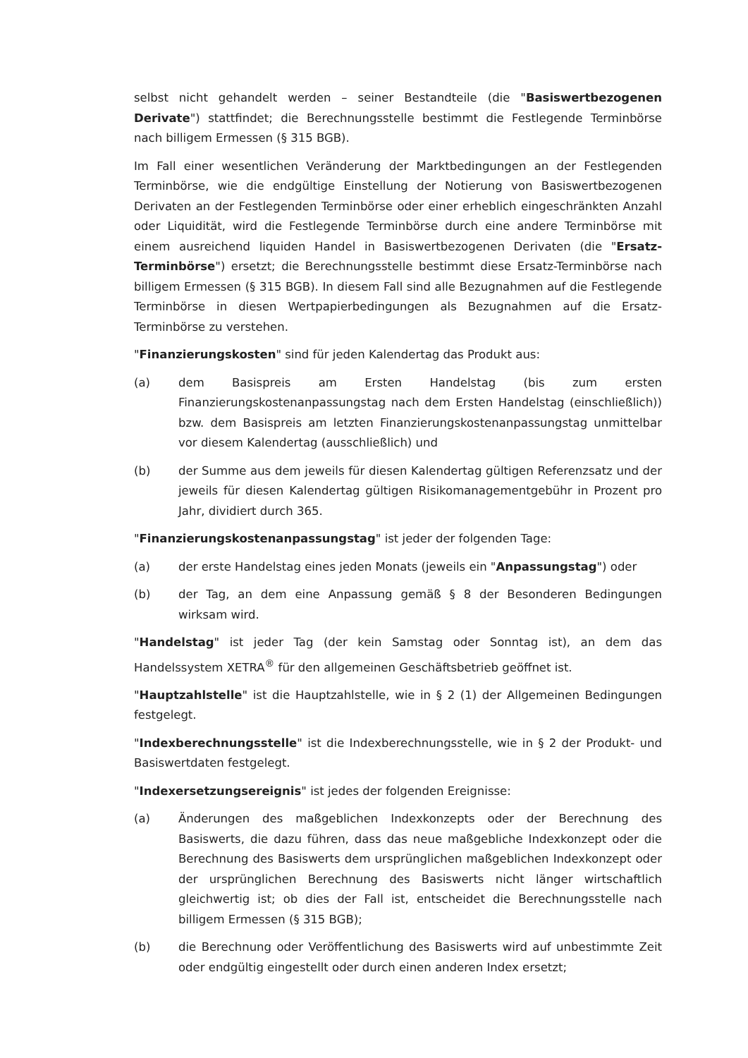selbst nicht gehandelt werden – seiner Bestandteile (die "Basiswertbezogenen Derivate") stattfindet; die Berechnungsstelle bestimmt die Festlegende Terminbörse nach billigem Ermessen (§ 315 BGB).
Im Fall einer wesentlichen Veränderung der Marktbedingungen an der Festlegenden Terminbörse, wie die endgültige Einstellung der Notierung von Basiswertbezogenen Derivaten an der Festlegenden Terminbörse oder einer erheblich eingeschränkten Anzahl oder Liquidität, wird die Festlegende Terminbörse durch eine andere Terminbörse mit einem ausreichend liquiden Handel in Basiswertbezogenen Derivaten (die "Ersatz-Terminbörse") ersetzt; die Berechnungsstelle bestimmt diese Ersatz-Terminbörse nach billigem Ermessen (§ 315 BGB). In diesem Fall sind alle Bezugnahmen auf die Festlegende Terminbörse in diesen Wertpapierbedingungen als Bezugnahmen auf die Ersatz-Terminbörse zu verstehen.
"Finanzierungskosten" sind für jeden Kalendertag das Produkt aus:
(a) dem Basispreis am Ersten Handelstag (bis zum ersten Finanzierungskostenanpassungstag nach dem Ersten Handelstag (einschließlich)) bzw. dem Basispreis am letzten Finanzierungskostenanpassungstag unmittelbar vor diesem Kalendertag (ausschließlich) und
(b) der Summe aus dem jeweils für diesen Kalendertag gültigen Referenzsatz und der jeweils für diesen Kalendertag gültigen Risikomanagementgebühr in Prozent pro Jahr, dividiert durch 365.
"Finanzierungskostenanpassungstag" ist jeder der folgenden Tage:
(a) der erste Handelstag eines jeden Monats (jeweils ein "Anpassungstag") oder
(b) der Tag, an dem eine Anpassung gemäß § 8 der Besonderen Bedingungen wirksam wird.
"Handelstag" ist jeder Tag (der kein Samstag oder Sonntag ist), an dem das Handelssystem XETRA<sup>®</sup> für den allgemeinen Geschäftsbetrieb geöffnet ist.
"Hauptzahlstelle" ist die Hauptzahlstelle, wie in § 2 (1) der Allgemeinen Bedingungen festgelegt.
"Indexberechnungsstelle" ist die Indexberechnungsstelle, wie in § 2 der Produkt- und Basiswertdaten festgelegt.
"Indexersetzungsereignis" ist jedes der folgenden Ereignisse:
(a) Änderungen des maßgeblichen Indexkonzepts oder der Berechnung des Basiswerts, die dazu führen, dass das neue maßgebliche Indexkonzept oder die Berechnung des Basiswerts dem ursprünglichen maßgeblichen Indexkonzept oder der ursprünglichen Berechnung des Basiswerts nicht länger wirtschaftlich gleichwertig ist; ob dies der Fall ist, entscheidet die Berechnungsstelle nach billigem Ermessen (§ 315 BGB);
(b) die Berechnung oder Veröffentlichung des Basiswerts wird auf unbestimmte Zeit oder endgültig eingestellt oder durch einen anderen Index ersetzt;